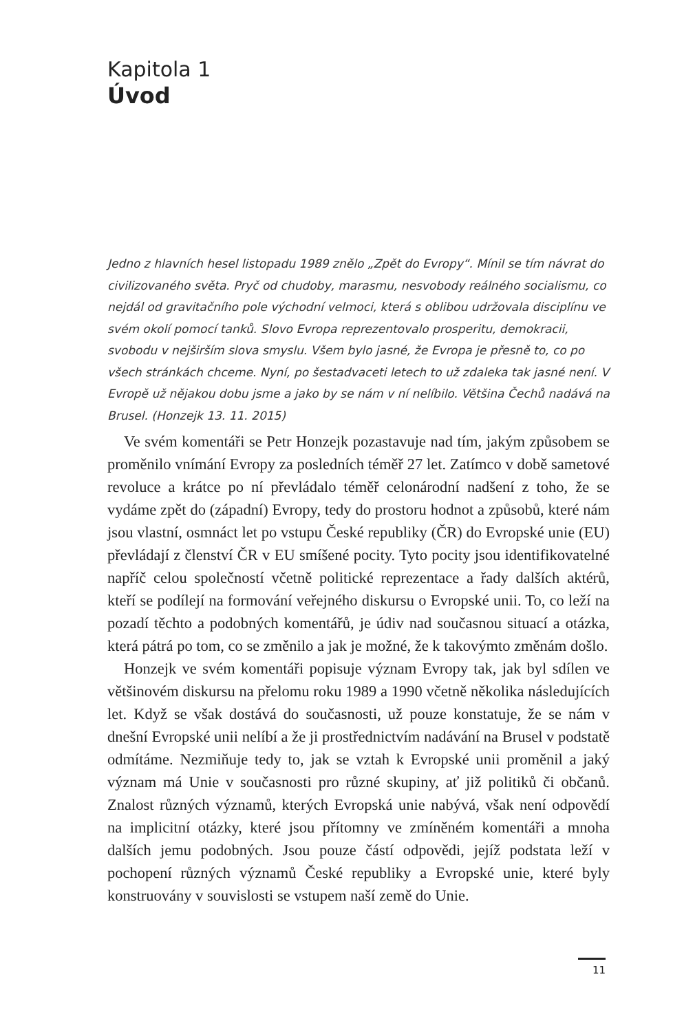Kapitola 1
Úvod
Jedno z hlavních hesel listopadu 1989 znělo „Zpět do Evropy“. Mínil se tím návrat do civilizovaného světa. Pryč od chudoby, marasmu, nesvobody reálného socialismu, co nejdál od gravitačního pole východní velmoci, která s oblibou udržovala disciplínu ve svém okolí pomocí tanků. Slovo Evropa reprezentovalo prosperitu, demokracii, svobodu v nejširším slova smyslu. Všem bylo jasné, že Evropa je přesně to, co po všech stránkách chceme. Nyní, po šestadvaceti letech to už zdaleka tak jasné není. V Evropě už nějakou dobu jsme a jako by se nám v ní nelíbilo. Většina Čechů nadává na Brusel. (Honzejk 13. 11. 2015)
Ve svém komentáři se Petr Honzejk pozastavuje nad tím, jakým způsobem se proměnilo vnímání Evropy za posledních téměř 27 let. Zatímco v době sametové revoluce a krátce po ní převládalo téměř celonárodní nadšení z toho, že se vydáme zpět do (západní) Evropy, tedy do prostoru hodnot a způsobů, které nám jsou vlastní, osmnáct let po vstupu České republiky (ČR) do Evropské unie (EU) převládají z členství ČR v EU smíšené pocity. Tyto pocity jsou identifikovatelné napříč celou společností včetně politické reprezentace a řady dalších aktérů, kteří se podílejí na formování veřejného diskursu o Evropské unii. To, co leží na pozadí těchto a podobných komentářů, je údiv nad současnou situací a otázka, která pátrá po tom, co se změnilo a jak je možné, že k takovýmto změnám došlo.
Honzejk ve svém komentáři popisuje význam Evropy tak, jak byl sdílen ve většinovém diskursu na přelomu roku 1989 a 1990 včetně několika následujících let. Když se však dostává do současnosti, už pouze konstatuje, že se nám v dnešní Evropské unii nelíbí a že ji prostřednictvím nadávání na Brusel v podstatě odmítáme. Nezmiňuje tedy to, jak se vztah k Evropské unii proměnil a jaký význam má Unie v současnosti pro různé skupiny, ať již politiků či občanů. Znalost různých významů, kterých Evropská unie nabývá, však není odpovědí na implicitní otázky, které jsou přítomny ve zmíněném komentáři a mnoha dalších jemu podobných. Jsou pouze částí odpovědi, jejíž podstata leží v pochopení různých významů České republiky a Evropské unie, které byly konstruovány v souvislosti se vstupem naší země do Unie.
11